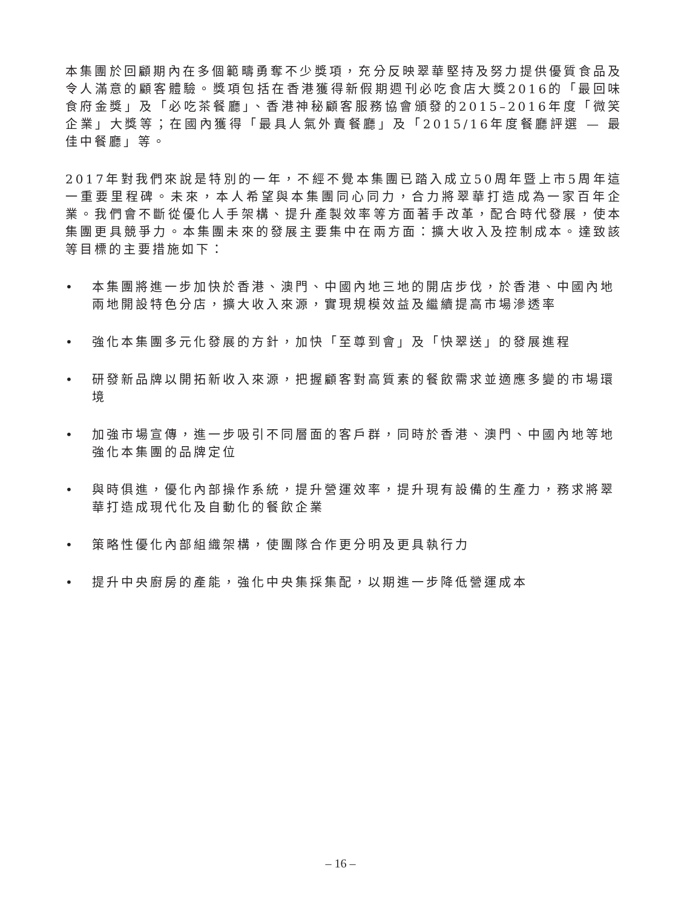本集團於回顧期內在多個範疇勇奪不少獎項，充分反映翠華堅持及努力提供優質食品及令人滿意的顧客體驗。獎項包括在香港獲得新假期週刊必吃食店大獎2016的「最回味食府金獎」及「必吃茶餐廳」、香港神秘顧客服務協會頒發的2015–2016年度「微笑企業」大獎等；在國內獲得「最具人氣外賣餐廳」及「2015/16年度餐廳評選 — 最佳中餐廳」等。
2017年對我們來說是特別的一年，不經不覺本集團已踏入成立50周年暨上市5周年這一重要里程碑。未來，本人希望與本集團同心同力，合力將翠華打造成為一家百年企業。我們會不斷從優化人手架構、提升產製效率等方面著手改革，配合時代發展，使本集團更具競爭力。本集團未來的發展主要集中在兩方面：擴大收入及控制成本。達致該等目標的主要措施如下：
• 本集團將進一步加快於香港、澳門、中國內地三地的開店步伐，於香港、中國內地兩地開設特色分店，擴大收入來源，實現規模效益及繼續提高市場滲透率
• 強化本集團多元化發展的方針，加快「至尊到會」及「快翠送」的發展進程
• 研發新品牌以開拓新收入來源，把握顧客對高質素的餐飲需求並適應多變的市場環境
• 加強市場宣傳，進一步吸引不同層面的客戶群，同時於香港、澳門、中國內地等地強化本集團的品牌定位
• 與時俱進，優化內部操作系統，提升營運效率，提升現有設備的生產力，務求將翠華打造成現代化及自動化的餐飲企業
• 策略性優化內部組織架構，使團隊合作更分明及更具執行力
• 提升中央廚房的產能，強化中央集採集配，以期進一步降低營運成本
– 16 –